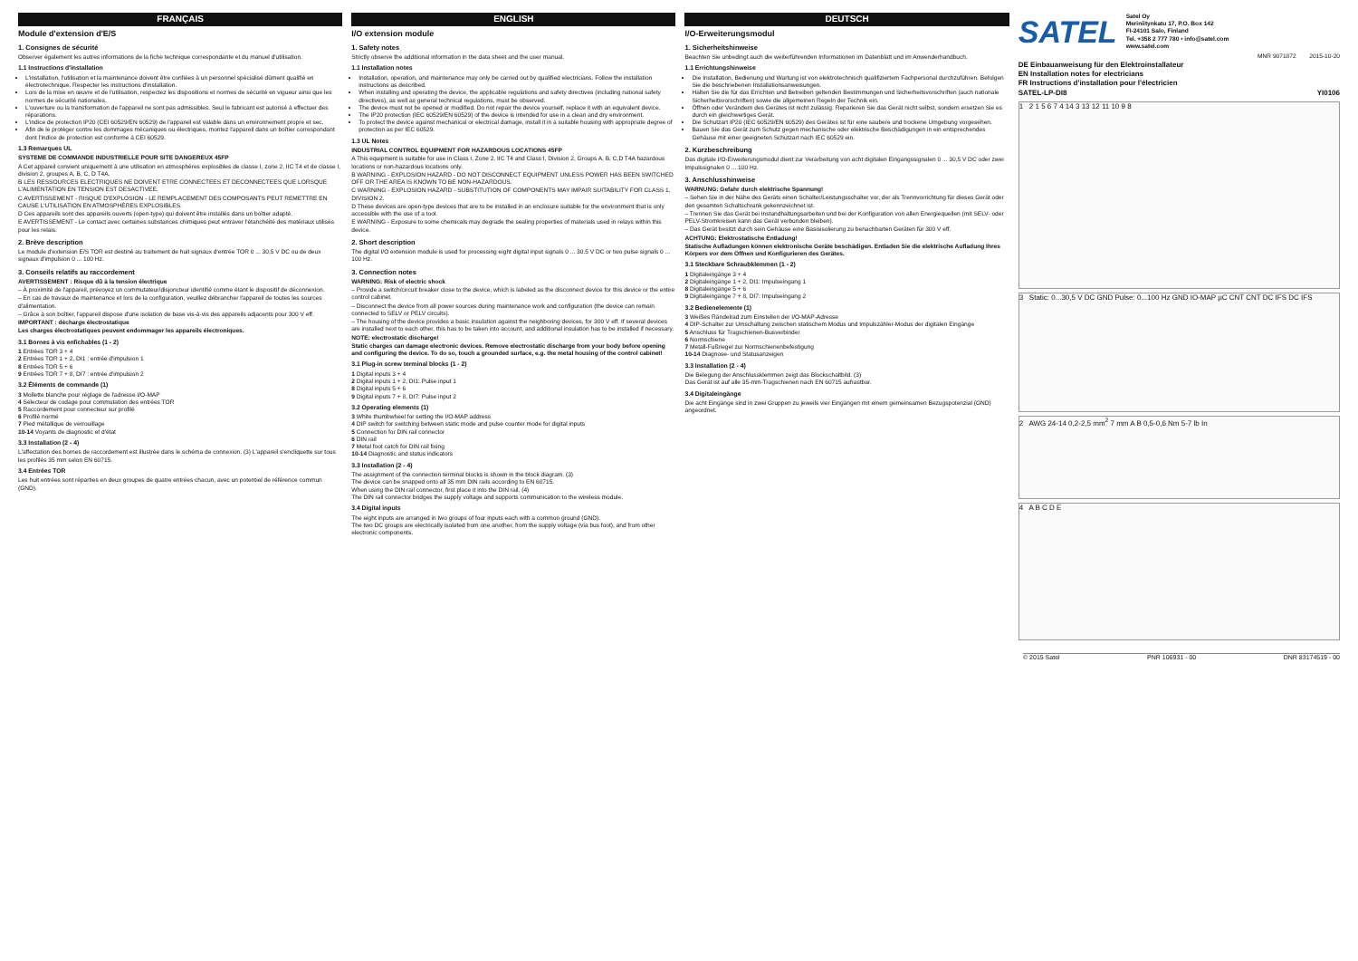FRANÇAIS
Module d'extension d'E/S
1. Consignes de sécurité
Observer également les autres informations de la fiche technique correspondante et du manuel d'utilisation.
1.1 Instructions d'installation
L'installation, l'utilisation et la maintenance doivent être confiées à un personnel spécialisé dûment qualifié en électrotechnique. Respecter les instructions d'installation.
Lors de la mise en œuvre et de l'utilisation, respectez les dispositions et normes de sécurité en vigueur ainsi que les normes de sécurité nationales.
L'ouverture ou la transformation de l'appareil ne sont pas admissibles. Seul le fabricant est autorisé à effectuer des réparations.
L'indice de protection IP20 (CEI 60529/EN 60529) de l'appareil est valable dans un environnement propre et sec.
Afin de le protéger contre les dommages mécaniques ou électriques, montez l'appareil dans un boîtier correspondant dont l'indice de protection est conforme à CEI 60529.
1.3 Remarques UL
SYSTEME DE COMMANDE INDUSTRIELLE POUR SITE DANGEREUX 45FP
A Cet appareil convient uniquement à une utilisation en atmosphères explosibles de classe I, zone 2, IIC T4 et de classe I, division 2, groupes A, B, C, D T4A.
B LES RESSOURCES ELECTRIQUES NE DOIVENT ETRE CONNECTEES ET DECONNECTEES QUE LORSQUE L'ALIMENTATION EN TENSION EST DESACTIVEE.
C AVERTISSEMENT - RISQUE D'EXPLOSION - LE REMPLACEMENT DES COMPOSANTS PEUT REMETTRE EN CAUSE L'UTILISATION EN ATMOSPHÈRES EXPLOSIBLES.
D Ces appareils sont des appareils ouverts (open-type) qui doivent être installés dans un boîtier adapté.
E AVERTISSEMENT - Le contact avec certaines substances chimiques peut entraver l'étanchéité des matériaux utilisés pour les relais.
2. Brève description
Le module d'extension E/S TOR est destiné au traitement de huit signaux d'entrée TOR 0 ... 30,5 V DC ou de deux signaux d'impulsion 0 ... 100 Hz.
3. Conseils relatifs au raccordement
AVERTISSEMENT : Risque dû à la tension électrique
– À proximité de l'appareil, prévoyez un commutateur/disjoncteur identifié comme étant le dispositif de déconnexion.
– En cas de travaux de maintenance et lors de la configuration, veuillez débrancher l'appareil de toutes les sources d'alimentation.
– Grâce à son boîtier, l'appareil dispose d'une isolation de base vis-à-vis des appareils adjacents pour 300 V eff.
IMPORTANT : décharge électrostatique
Les charges électrostatiques peuvent endommager les appareils électroniques.
3.1 Bornes à vis enfichables (1 - 2)
1 Entrées TOR 3 + 4
2 Entrées TOR 1 + 2, DI1 : entrée d'impulsion 1
8 Entrées TOR 5 + 6
9 Entrées TOR 7 + 8, DI7 : entrée d'impulsion 2
3.2 Éléments de commande (1)
3 Mollette blanche pour réglage de l'adresse I/O-MAP
4 Sélecteur de codage pour commutation des entrées TOR
5 Raccordement pour connecteur sur profilé
6 Profilé normé
7 Pied métallique de verrouillage
10-14 Voyants de diagnostic et d'état
3.3 Installation (2 - 4)
L'affectation des bornes de raccordement est illustrée dans le schéma de connexion. (3) L'appareil s'encliquette sur tous les profilés 35 mm selon EN 60715.
3.4 Entrées TOR
Les huit entrées sont réparties en deux groupes de quatre entrées chacun, avec un potentiel de référence commun (GND).
ENGLISH
I/O extension module
1. Safety notes
Strictly observe the additional information in the data sheet and the user manual.
1.1 Installation notes
Installation, operation, and maintenance may only be carried out by qualified electricians. Follow the installation instructions as described.
When installing and operating the device, the applicable regulations and safety directives (including national safety directives), as well as general technical regulations, must be observed.
The device must not be opened or modified. Do not repair the device yourself, replace it with an equivalent device.
The IP20 protection (IEC 60529/EN 60529) of the device is intended for use in a clean and dry environment.
To protect the device against mechanical or electrical damage, install it in a suitable housing with appropriate degree of protection as per IEC 60529.
1.3 UL Notes
INDUSTRIAL CONTROL EQUIPMENT FOR HAZARDOUS LOCATIONS 45FP
A This equipment is suitable for use in Class I, Zone 2, IIC T4 and Class I, Division 2, Groups A, B, C,D T4A hazardous locations or non-hazardous locations only.
B WARNING - EXPLOSION HAZARD - DO NOT DISCONNECT EQUIPMENT UNLESS POWER HAS BEEN SWITCHED OFF OR THE AREA IS KNOWN TO BE NON-HAZARDOUS.
C WARNING - EXPLOSION HAZARD - SUBSTITUTION OF COMPONENTS MAY IMPAIR SUITABILITY FOR CLASS 1, DIVISION 2.
D These devices are open-type devices that are to be installed in an enclosure suitable for the environment that is only accessible with the use of a tool.
E WARNING - Exposure to some chemicals may degrade the sealing properties of materials used in relays within this device.
2. Short description
The digital I/O extension module is used for processing eight digital input signals 0 ... 30.5 V DC or two pulse signals 0 ... 100 Hz.
3. Connection notes
WARNING: Risk of electric shock
– Provide a switch/circuit breaker close to the device, which is labeled as the disconnect device for this device or the entire control cabinet.
– Disconnect the device from all power sources during maintenance work and configuration (the device can remain connected to SELV or PELV circuits).
– The housing of the device provides a basic insulation against the neighboring devices, for 300 V eff. If several devices are installed next to each other, this has to be taken into account, and additional insulation has to be installed if necessary.
NOTE: electrostatic discharge!
Static charges can damage electronic devices. Remove electrostatic discharge from your body before opening and configuring the device. To do so, touch a grounded surface, e.g. the metal housing of the control cabinet!
3.1 Plug-in screw terminal blocks (1 - 2)
1 Digital inputs 3 + 4
2 Digital inputs 1 + 2, DI1: Pulse input 1
8 Digital inputs 5 + 6
9 Digital inputs 7 + 8, DI7: Pulse input 2
3.2 Operating elements (1)
3 White thumbwheel for setting the I/O-MAP address
4 DIP switch for switching between static mode and pulse counter mode for digital inputs
5 Connection for DIN rail connector
6 DIN rail
7 Metal foot catch for DIN rail fixing
10-14 Diagnostic and status indicators
3.3 Installation (2 - 4)
The assignment of the connection terminal blocks is shown in the block diagram. (3)
The device can be snapped onto all 35 mm DIN rails according to EN 60715.
When using the DIN rail connector, first place it into the DIN rail. (4)
The DIN rail connector bridges the supply voltage and supports communication to the wireless module.
3.4 Digital inputs
The eight inputs are arranged in two groups of four inputs each with a common ground (GND).
The two DC groups are electrically isolated from one another, from the supply voltage (via bus foot), and from other electronic components.
DEUTSCH
I/O-Erweiterungsmodul
1. Sicherheitshinweise
Beachten Sie unbedingt auch die weiterführenden Informationen im Datenblatt und im Anwenderhandbuch.
1.1 Errichtungshinweise
Die Installation, Bedienung und Wartung ist von elektrotechnisch qualifiziertem Fachpersonal durchzuführen. Befolgen Sie die beschriebenen Installationsanweisungen.
Halten Sie die für das Errichten und Betreiben geltenden Bestimmungen und Sicherheitsvorschriften (auch nationale Sicherheitsvorschriften) sowie die allgemeinen Regeln der Technik ein.
Öffnen oder Verändern des Gerätes ist nicht zulässig. Reparieren Sie das Gerät nicht selbst, sondern ersetzen Sie es durch ein gleichwertiges Gerät.
Die Schutzart IP20 (IEC 60529/EN 60529) des Gerätes ist für eine saubere und trockene Umgebung vorgesehen.
Bauen Sie das Gerät zum Schutz gegen mechanische oder elektrische Beschädigungen in ein entsprechendes Gehäuse mit einer geeigneten Schutzart nach IEC 60529 ein.
2. Kurzbeschreibung
Das digitale I/O-Erweiterungsmodul dient zur Verarbeitung von acht digitalen Eingangssignalen 0 ... 30,5 V DC oder zwei Impulssignalen 0 ... 100 Hz.
3. Anschlusshinweise
WARNUNG: Gefahr durch elektrische Spannung!
– Sehen Sie in der Nähe des Geräts einen Schalter/Leistungsschalter vor, der als Trennvorrichtung für dieses Gerät oder den gesamten Schaltschrank gekennzeichnet ist.
– Trennen Sie das Gerät bei Instandhaltungsarbeiten und bei der Konfiguration von allen Energiequellen (mit SELV- oder PELV-Stromkreisen kann das Gerät verbunden bleiben).
– Das Gerät besitzt durch sein Gehäuse eine Basisisolierung zu benachbarten Geräten für 300 V eff.
ACHTUNG: Elektrostatische Entladung!
Statische Aufladungen können elektronische Geräte beschädigen. Entladen Sie die elektrische Aufladung Ihres Körpers vor dem Öffnen und Konfigurieren des Gerätes.
3.1 Steckbare Schraubklemmen (1 - 2)
1 Digitaleingänge 3 + 4
2 Digitaleingänge 1 + 2, DI1: Impulseingang 1
8 Digitaleingänge 5 + 6
9 Digitaleingänge 7 + 8, DI7: Impulseingang 2
3.2 Bedienelemente (1)
3 Weißes Rändelrad zum Einstellen der I/O-MAP-Adresse
4 DIP-Schalter zur Umschaltung zwischen statischem Modus und Impulszähler-Modus der digitalen Eingänge
5 Anschluss für Tragschienen-Busverbinder
6 Normschiene
7 Metall-Fußriegel zur Normschienenbefestigung
10-14 Diagnose- und Statusanzeigen
3.3 Installation (2 - 4)
Die Belegung der Anschlussklemmen zeigt das Blockschaltbild. (3)
Das Gerät ist auf alle 35-mm-Tragschienen nach EN 60715 aufrastbar.
3.4 Digitaleingänge
Die acht Eingänge sind in zwei Gruppen zu jeweils vier Eingängen mit einem gemeinsamen Bezugspotenzial (GND) angeordnet.
SATEL
Satel Oy
Meriniitynkatu 17, P.O. Box 142
FI-24101 Salo, Finland
Tel. +358 2 777 780 • info@satel.com
www.satel.com
MNR 9071872 2015-10-20
DE Einbauanweisung für den Elektroinstallateur
EN Installation notes for electricians
FR Instructions d'installation pour l'électricien
SATEL-LP-DI8 YI0106
1 2 1 5 6 7 4 14 3 13 12 11 10 9 8
3 Static: 0...30,5 V DC GND Pulse: 0...100 Hz GND IO-MAP µC CNT CNT DC IFS DC IFS
2 AWG 24-14 0,2-2,5 mm<sup>2</sup> 7 mm A B 0,5-0,6 Nm 5-7 lb In
4 A B C D E
© 2015 Satel PNR 106931 - 00 DNR 83174519 - 00